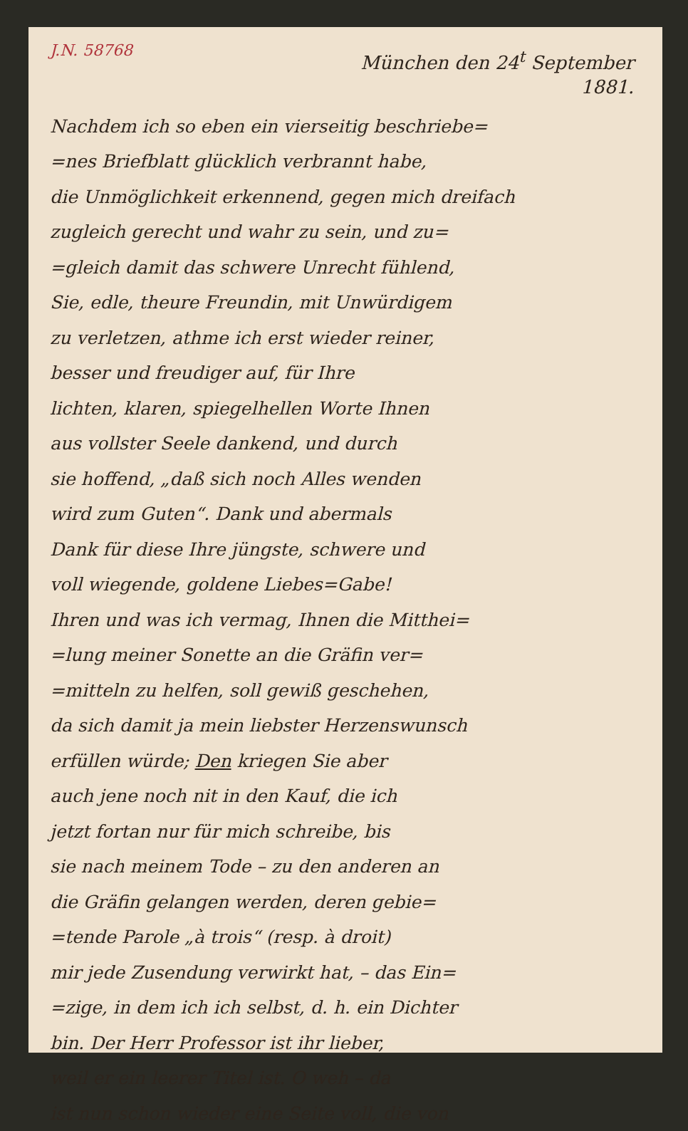J.N. 58768
München den 24<sup>t</sup> September
1881.
Nachdem ich so eben ein vierseitig beschriebe=
=nes Briefblatt glücklich verbrannt habe,
die Unmöglichkeit erkennend, gegen mich dreifach
zugleich gerecht und wahr zu sein, und zu=
=gleich damit das schwere Unrecht fühlend,
Sie, edle, theure Freundin, mit Unwürdigem
zu verletzen, athme ich erst wieder reiner,
besser und freudiger auf, für Ihre
lichten, klaren, spiegelhellen Worte Ihnen
aus vollster Seele dankend, und durch
sie hoffend, „daß sich noch Alles wenden
wird zum Guten“. Dank und abermals
Dank für diese Ihre jüngste, schwere und
voll wiegende, goldene Liebes=Gabe!
Ihren und was ich vermag, Ihnen die Mitthei=
=lung meiner Sonette an die Gräfin ver=
=mitteln zu helfen, soll gewiß geschehen,
da sich damit ja mein liebster Herzenswunsch
erfüllen würde; Den kriegen Sie aber
auch jene noch nit in den Kauf, die ich
jetzt fortan nur für mich schreibe, bis
sie nach meinem Tode – zu den anderen an
die Gräfin gelangen werden, deren gebie=
=tende Parole „à trois“ (resp. à droit)
mir jede Zusendung verwirkt hat, – das Ein=
=zige, in dem ich ich selbst, d. h. ein Dichter
bin. Der Herr Professor ist ihr lieber,
weil er ein leerer Titel ist. O weh – da
ist nun schon wieder eine Seite voll, die von